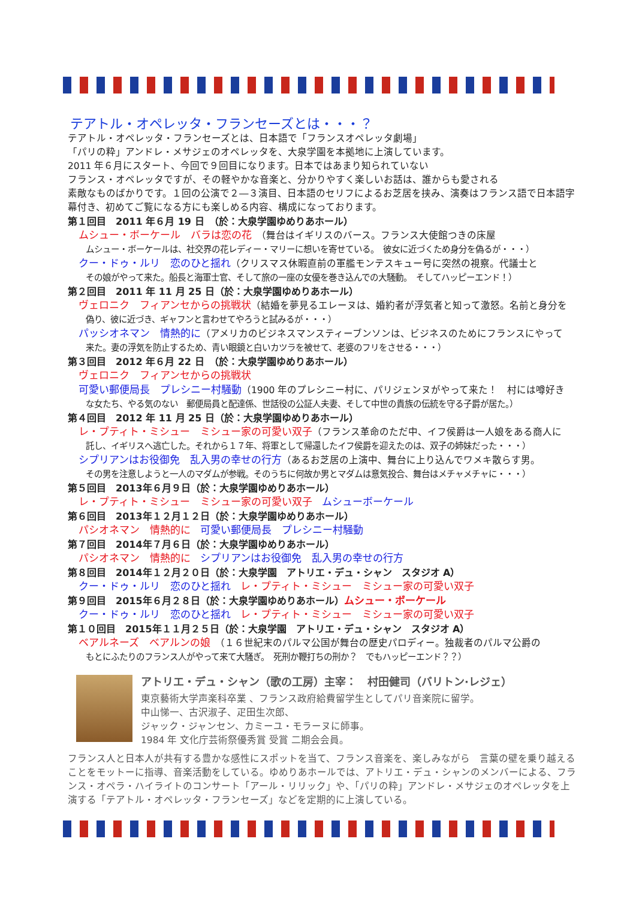テアトル・オペレッタ・フランセーズとは・・・？
テアトル・オペレッタ・フランセーズとは、日本語で「フランスオペレッタ劇場」
「パリの粋」アンドレ・メサジェのオペレッタを、大泉学園を本拠地に上演しています。
2011 年６月にスタート、今回で９回目になります。日本ではあまり知られていない
フランス・オペレッタですが、その軽やかな音楽と、分かりやすく楽しいお話は、誰からも愛される
素敵なものばかりです。１回の公演で２―３演目、日本語のセリフによるお芝居を挟み、演奏はフランス語で日本語字幕付き、初めてご覧になる方にも楽しめる内容、構成になっております。
第１回目　2011 年６月 19 日　（於：大泉学園ゆめりあホール）
ムシュー・ボーケール　バラは恋の花　（舞台はイギリスのバース。フランス大使館つきの床屋
ムシュー・ボーケールは、社交界の花レディー・マリーに想いを寄せている。　彼女に近づくため身分を偽るが・・・）
クー・ドゥ・ルリ　恋のひと揺れ（クリスマス休暇直前の軍艦モンテスキュー号に突然の視察。代議士と
その娘がやって来た。船長と海軍士官、そして旅の一座の女優を巻き込んでの大騒動。　そしてハッピーエンド！）
第２回目　2011 年 11 月 25 日（於：大泉学園ゆめりあホール）
ヴェロニク　フィアンセからの挑戦状（結婚を夢見るエレーヌは、婚約者が浮気者と知って激怒。名前と身分を
偽り、彼に近づき、ギャフンと言わせてやろうと試みるが・・・）
パッシオネマン　情熱的に（アメリカのビジネスマンスティーブンソンは、ビジネスのためにフランスにやって
来た。妻の浮気を防止するため、青い眼鏡と白いカツラを被せて、老婆のフリをさせる・・・）
第３回目　2012 年６月 22 日　（於：大泉学園ゆめりあホール）
ヴェロニク　フィアンセからの挑戦状
可愛い郵便局長　プレシニー村騒動（1900 年のプレシニー村に、パリジェンヌがやって来た！　村には噂好き
な女たち、やる気のない　郵便局員と配達係、世話役の公証人夫妻、そして中世の貴族の伝統を守る子爵が居た。）
第４回目　2012 年 11 月 25 日（於：大泉学園ゆめりあホール）
レ・プティト・ミシュー　ミシュー家の可愛い双子（フランス革命のただ中、イフ侯爵は一人娘をある商人に
託し、イギリスへ逃亡した。それから１７年、将軍として帰還したイフ侯爵を迎えたのは、双子の姉妹だった・・・）
シプリアンはお役御免　乱入男の幸せの行方（あるお芝居の上演中、舞台に上り込んでワメキ散らす男。
その男を注意しようと一人のマダムが参戦。そのうちに何故か男とマダムは意気投合、舞台はメチャメチャに・・・）
第５回目　2013年６月９日（於：大泉学園ゆめりあホール）
レ・プティト・ミシュー　ミシュー家の可愛い双子　ムシューボーケール
第６回目　2013年１２月１２日（於：大泉学園ゆめりあホール）
パシオネマン　情熱的に　可愛い郵便局長　プレシニー村騒動
第７回目　2014年７月６日（於：大泉学園ゆめりあホール）
パシオネマン　情熱的に　シプリアンはお役御免　乱入男の幸せの行方
第８回目　2014年１２月２０日（於：大泉学園　アトリエ・デュ・シャン　スタジオ A）
クー・ドゥ・ルリ　恋のひと揺れ　レ・プティト・ミシュー　ミシュー家の可愛い双子
第９回目　2015年６月２８日（於：大泉学園ゆめりあホール）ムシュー・ボーケール
クー・ドゥ・ルリ　恋のひと揺れ　レ・プティト・ミシュー　ミシュー家の可愛い双子
第１０回目　2015年１１月２５日（於：大泉学園　アトリエ・デュ・シャン　スタジオ A）
ベアルネーズ　ベアルンの娘　（１６世紀末のパルマ公国が舞台の歴史パロディー。独裁者のパルマ公爵の
もとにふたりのフランス人がやって来て大騒ぎ。　死刑か鞭打ちの刑か？　でもハッピーエンド？？）
アトリエ・デュ・シャン（歌の工房）主宰：　村田健司（バリトン·レジェ）
東京藝術大学声楽科卒業 、フランス政府給費留学生としてパリ音楽院に留学。
中山悌一、古沢淑子、疋田生次郎、
ジャック・ジャンセン、カミーユ・モラーヌに師事。
1984 年 文化庁芸術祭優秀賞 受賞 二期会会員。
フランス人と日本人が共有する豊かな感性にスポットを当て、フランス音楽を、楽しみながら　言葉の壁を乗り越えることをモットーに指導、音楽活動をしている。ゆめりあホールでは、アトリエ・デュ・シャンのメンバーによる、フランス・オペラ・ハイライトのコンサート「アール・リリック」や、「パリの粋」アンドレ・メサジェのオペレッタを上演する「テアトル・オペレッタ・フランセーズ」などを定期的に上演している。